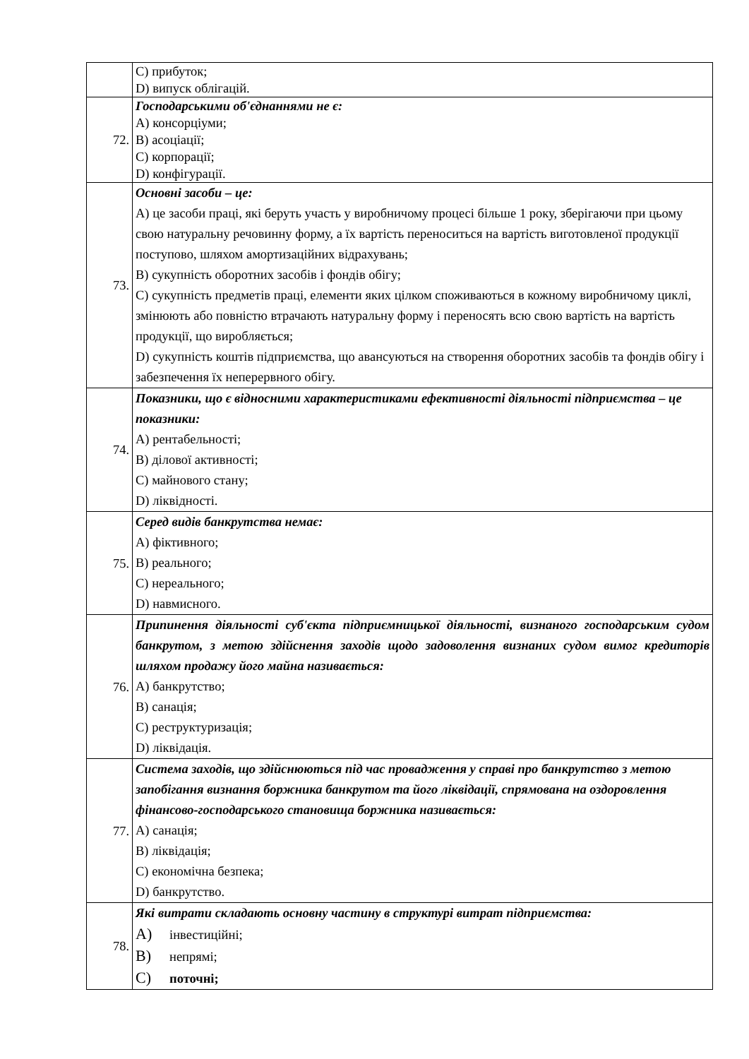| | C) прибуток; D) випуск облігацій. |
| 72. | Господарськими об'єднаннями не є: A) консорціуми; B) асоціації; C) корпорації; D) конфігурації. |
| 73. | Основні засоби – це: A) це засоби праці, які беруть участь у виробничому процесі більше 1 року, зберігаючи при цьому свою натуральну речовинну форму, а їх вартість переноситься на вартість виготовленої продукції поступово, шляхом амортизаційних відрахувань; B) сукупність оборотних засобів і фондів обігу; C) сукупність предметів праці, елементи яких цілком споживаються в кожному виробничому циклі, змінюють або повністю втрачають натуральну форму і переносять всю свою вартість на вартість продукції, що виробляється; D) сукупність коштів підприємства, що авансуються на створення оборотних засобів та фондів обігу і забезпечення їх неперервного обігу. |
| 74. | Показники, що є відносними характеристиками ефективності діяльності підприємства – це показники: A) рентабельності; B) ділової активності; C) майнового стану; D) ліквідності. |
| 75. | Серед видів банкрутства немає: A) фіктивного; B) реального; C) нереального; D) навмисного. |
| 76. | Припинення діяльності суб'єкта підприємницької діяльності, визнаного господарським судом банкрутом, з метою здійснення заходів щодо задоволення визнаних судом вимог кредиторів шляхом продажу його майна називається: A) банкрутство; B) санація; C) реструктуризація; D) ліквідація. |
| 77. | Система заходів, що здійснюються під час провадження у справі про банкрутство з метою запобігання визнання боржника банкрутом та його ліквідації, спрямована на оздоровлення фінансово-господарського становища боржника називається: A) санація; B) ліквідація; C) економічна безпека; D) банкрутство. |
| 78. | Які витрати складають основну частину в структурі витрат підприємства: A) інвестиційні; B) непрямі; C) поточні; |